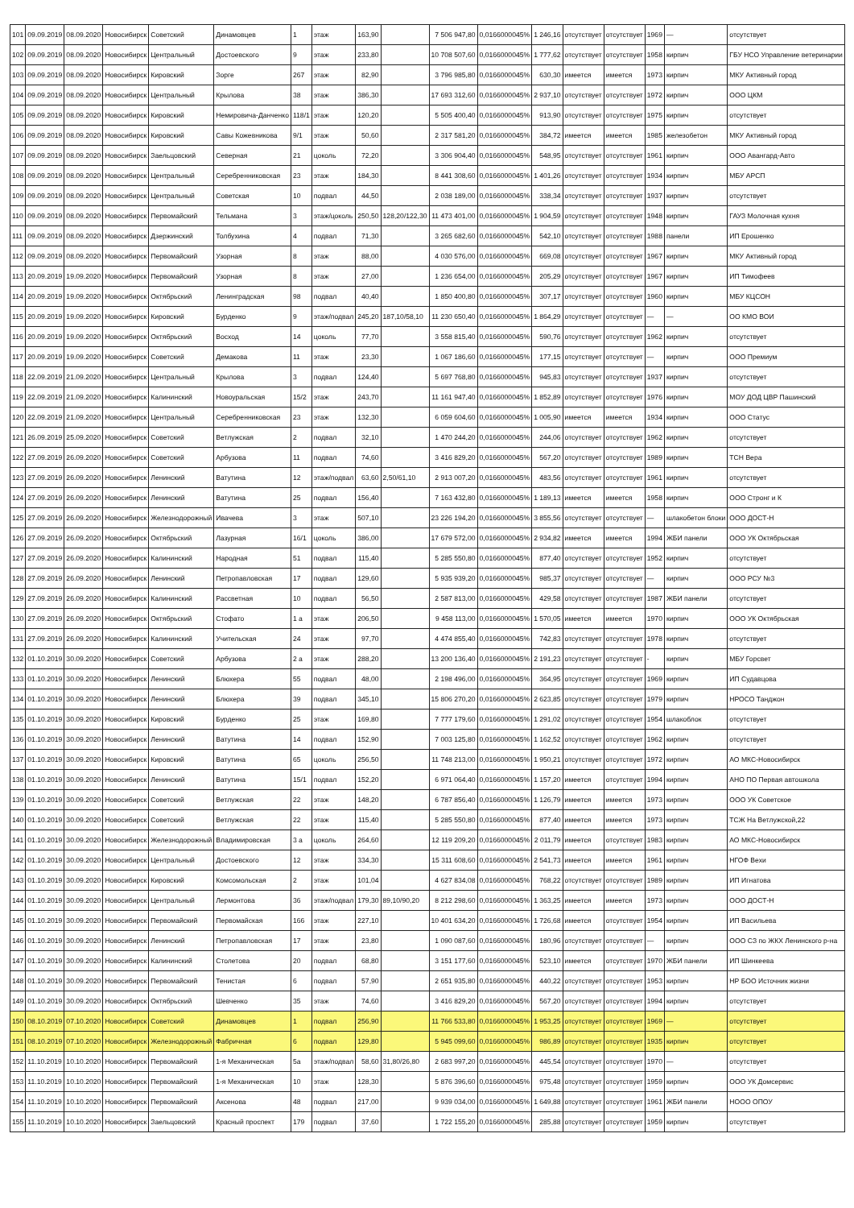| 101 | 09.09.2019 | 08.09.2020 | Новосибирск | Советский | Динамовцев | 1 | этаж | 163,90 | | 7 506 947,80 | 0,0166000045% | 1 246,16 | отсутствует | отсутствует | 1969 | — | отсутствует |
| 102 | 09.09.2019 | 08.09.2020 | Новосибирск | Центральный | Достоевского | 9 | этаж | 233,80 | | 10 708 507,60 | 0,0166000045% | 1 777,62 | отсутствует | отсутствует | 1958 | кирпич | ГБУ НСО Управление ветеринарии |
| 103 | 09.09.2019 | 08.09.2020 | Новосибирск | Кировский | Зорге | 267 | этаж | 82,90 | | 3 796 985,80 | 0,0166000045% | 630,30 | имеется | имеется | 1973 | кирпич | МКУ Активный город |
| 104 | 09.09.2019 | 08.09.2020 | Новосибирск | Центральный | Крылова | 38 | этаж | 386,30 | | 17 693 312,60 | 0,0166000045% | 2 937,10 | отсутствует | отсутствует | 1972 | кирпич | ООО ЦКМ |
| 105 | 09.09.2019 | 08.09.2020 | Новосибирск | Кировский | Немировича-Данченко | 118/1 | этаж | 120,20 | | 5 505 400,40 | 0,0166000045% | 913,90 | отсутствует | отсутствует | 1975 | кирпич | отсутствует |
| 106 | 09.09.2019 | 08.09.2020 | Новосибирск | Кировский | Савы Кожевникова | 9/1 | этаж | 50,60 | | 2 317 581,20 | 0,0166000045% | 384,72 | имеется | имеется | 1985 | железобетон | МКУ Активный город |
| 107 | 09.09.2019 | 08.09.2020 | Новосибирск | Заельцовский | Северная | 21 | цоколь | 72,20 | | 3 306 904,40 | 0,0166000045% | 548,95 | отсутствует | отсутствует | 1961 | кирпич | ООО Авангард-Авто |
| 108 | 09.09.2019 | 08.09.2020 | Новосибирск | Центральный | Серебренниковская | 23 | этаж | 184,30 | | 8 441 308,60 | 0,0166000045% | 1 401,26 | отсутствует | отсутствует | 1934 | кирпич | МБУ АРСП |
| 109 | 09.09.2019 | 08.09.2020 | Новосибирск | Центральный | Советская | 10 | подвал | 44,50 | | 2 038 189,00 | 0,0166000045% | 338,34 | отсутствует | отсутствует | 1937 | кирпич | отсутствует |
| 110 | 09.09.2019 | 08.09.2020 | Новосибирск | Первомайский | Тельмана | 3 | этаж/цоколь | 250,50 | 128,20/122,30 | 11 473 401,00 | 0,0166000045% | 1 904,59 | отсутствует | отсутствует | 1948 | кирпич | ГАУЗ Молочная кухня |
| 111 | 09.09.2019 | 08.09.2020 | Новосибирск | Дзержинский | Толбухина | 4 | подвал | 71,30 | | 3 265 682,60 | 0,0166000045% | 542,10 | отсутствует | отсутствует | 1988 | панели | ИП Ерошенко |
| 112 | 09.09.2019 | 08.09.2020 | Новосибирск | Первомайский | Узорная | 8 | этаж | 88,00 | | 4 030 576,00 | 0,0166000045% | 669,08 | отсутствует | отсутствует | 1967 | кирпич | МКУ Активный город |
| 113 | 20.09.2019 | 19.09.2020 | Новосибирск | Первомайский | Узорная | 8 | этаж | 27,00 | | 1 236 654,00 | 0,0166000045% | 205,29 | отсутствует | отсутствует | 1967 | кирпич | ИП Тимофеев |
| 114 | 20.09.2019 | 19.09.2020 | Новосибирск | Октябрьский | Ленинградская | 98 | подвал | 40,40 | | 1 850 400,80 | 0,0166000045% | 307,17 | отсутствует | отсутствует | 1960 | кирпич | МБУ КЦСОН |
| 115 | 20.09.2019 | 19.09.2020 | Новосибирск | Кировский | Бурденко | 9 | этаж/подвал | 245,20 | 187,10/58,10 | 11 230 650,40 | 0,0166000045% | 1 864,29 | отсутствует | отсутствует | — | — | ОО КМО ВОИ |
| 116 | 20.09.2019 | 19.09.2020 | Новосибирск | Октябрьский | Восход | 14 | цоколь | 77,70 | | 3 558 815,40 | 0,0166000045% | 590,76 | отсутствует | отсутствует | 1962 | кирпич | отсутствует |
| 117 | 20.09.2019 | 19.09.2020 | Новосибирск | Советский | Демакова | 11 | этаж | 23,30 | | 1 067 186,60 | 0,0166000045% | 177,15 | отсутствует | отсутствует | — | кирпич | ООО Премиум |
| 118 | 22.09.2019 | 21.09.2020 | Новосибирск | Центральный | Крылова | 3 | подвал | 124,40 | | 5 697 768,80 | 0,0166000045% | 945,83 | отсутствует | отсутствует | 1937 | кирпич | отсутствует |
| 119 | 22.09.2019 | 21.09.2020 | Новосибирск | Калининский | Новоуральская | 15/2 | этаж | 243,70 | | 11 161 947,40 | 0,0166000045% | 1 852,89 | отсутствует | отсутствует | 1976 | кирпич | МОУ ДОД ЦВР Пашинский |
| 120 | 22.09.2019 | 21.09.2020 | Новосибирск | Центральный | Серебренниковская | 23 | этаж | 132,30 | | 6 059 604,60 | 0,0166000045% | 1 005,90 | имеется | имеется | 1934 | кирпич | ООО Статус |
| 121 | 26.09.2019 | 25.09.2020 | Новосибирск | Советский | Ветлужская | 2 | подвал | 32,10 | | 1 470 244,20 | 0,0166000045% | 244,06 | отсутствует | отсутствует | 1962 | кирпич | отсутствует |
| 122 | 27.09.2019 | 26.09.2020 | Новосибирск | Советский | Арбузова | 11 | подвал | 74,60 | | 3 416 829,20 | 0,0166000045% | 567,20 | отсутствует | отсутствует | 1989 | кирпич | ТСН Вера |
| 123 | 27.09.2019 | 26.09.2020 | Новосибирск | Ленинский | Ватутина | 12 | этаж/подвал | 63,60 | 2,50/61,10 | 2 913 007,20 | 0,0166000045% | 483,56 | отсутствует | отсутствует | 1961 | кирпич | отсутствует |
| 124 | 27.09.2019 | 26.09.2020 | Новосибирск | Ленинский | Ватутина | 25 | подвал | 156,40 | | 7 163 432,80 | 0,0166000045% | 1 189,13 | имеется | имеется | 1958 | кирпич | ООО Стронг и К |
| 125 | 27.09.2019 | 26.09.2020 | Новосибирск | Железнодорожный | Ивачева | 3 | этаж | 507,10 | | 23 226 194,20 | 0,0166000045% | 3 855,56 | отсутствует | отсутствует | — | шлакобетон блоки | ООО ДОСТ-Н |
| 126 | 27.09.2019 | 26.09.2020 | Новосибирск | Октябрьский | Лазурная | 16/1 | цоколь | 386,00 | | 17 679 572,00 | 0,0166000045% | 2 934,82 | имеется | имеется | 1994 | ЖБИ панели | ООО УК Октябрьская |
| 127 | 27.09.2019 | 26.09.2020 | Новосибирск | Калининский | Народная | 51 | подвал | 115,40 | | 5 285 550,80 | 0,0166000045% | 877,40 | отсутствует | отсутствует | 1952 | кирпич | отсутствует |
| 128 | 27.09.2019 | 26.09.2020 | Новосибирск | Ленинский | Петропавловская | 17 | подвал | 129,60 | | 5 935 939,20 | 0,0166000045% | 985,37 | отсутствует | отсутствует | — | кирпич | ООО РСУ №3 |
| 129 | 27.09.2019 | 26.09.2020 | Новосибирск | Калининский | Рассветная | 10 | подвал | 56,50 | | 2 587 813,00 | 0,0166000045% | 429,58 | отсутствует | отсутствует | 1987 | ЖБИ панели | отсутствует |
| 130 | 27.09.2019 | 26.09.2020 | Новосибирск | Октябрьский | Стофато | 1 а | этаж | 206,50 | | 9 458 113,00 | 0,0166000045% | 1 570,05 | имеется | имеется | 1970 | кирпич | ООО УК Октябрьская |
| 131 | 27.09.2019 | 26.09.2020 | Новосибирск | Калининский | Учительская | 24 | этаж | 97,70 | | 4 474 855,40 | 0,0166000045% | 742,83 | отсутствует | отсутствует | 1978 | кирпич | отсутствует |
| 132 | 01.10.2019 | 30.09.2020 | Новосибирск | Советский | Арбузова | 2 а | этаж | 288,20 | | 13 200 136,40 | 0,0166000045% | 2 191,23 | отсутствует | отсутствует | - | кирпич | МБУ Горсвет |
| 133 | 01.10.2019 | 30.09.2020 | Новосибирск | Ленинский | Блюхера | 55 | подвал | 48,00 | | 2 198 496,00 | 0,0166000045% | 364,95 | отсутствует | отсутствует | 1969 | кирпич | ИП Судавцова |
| 134 | 01.10.2019 | 30.09.2020 | Новосибирск | Ленинский | Блюхера | 39 | подвал | 345,10 | | 15 806 270,20 | 0,0166000045% | 2 623,85 | отсутствует | отсутствует | 1979 | кирпич | НРОСО Танджон |
| 135 | 01.10.2019 | 30.09.2020 | Новосибирск | Кировский | Бурденко | 25 | этаж | 169,80 | | 7 777 179,60 | 0,0166000045% | 1 291,02 | отсутствует | отсутствует | 1954 | шлакоблок | отсутствует |
| 136 | 01.10.2019 | 30.09.2020 | Новосибирск | Ленинский | Ватутина | 14 | подвал | 152,90 | | 7 003 125,80 | 0,0166000045% | 1 162,52 | отсутствует | отсутствует | 1962 | кирпич | отсутствует |
| 137 | 01.10.2019 | 30.09.2020 | Новосибирск | Кировский | Ватутина | 65 | цоколь | 256,50 | | 11 748 213,00 | 0,0166000045% | 1 950,21 | отсутствует | отсутствует | 1972 | кирпич | АО МКС-Новосибирск |
| 138 | 01.10.2019 | 30.09.2020 | Новосибирск | Ленинский | Ватутина | 15/1 | подвал | 152,20 | | 6 971 064,40 | 0,0166000045% | 1 157,20 | имеется | отсутствует | 1994 | кирпич | АНО ПО Первая автошкола |
| 139 | 01.10.2019 | 30.09.2020 | Новосибирск | Советский | Ветлужская | 22 | этаж | 148,20 | | 6 787 856,40 | 0,0166000045% | 1 126,79 | имеется | имеется | 1973 | кирпич | ООО УК Советское |
| 140 | 01.10.2019 | 30.09.2020 | Новосибирск | Советский | Ветлужская | 22 | этаж | 115,40 | | 5 285 550,80 | 0,0166000045% | 877,40 | имеется | имеется | 1973 | кирпич | ТСЖ На Ветлужской,22 |
| 141 | 01.10.2019 | 30.09.2020 | Новосибирск | Железнодорожный | Владимировская | 3 а | цоколь | 264,60 | | 12 119 209,20 | 0,0166000045% | 2 011,79 | имеется | отсутствует | 1983 | кирпич | АО МКС-Новосибирск |
| 142 | 01.10.2019 | 30.09.2020 | Новосибирск | Центральный | Достоевского | 12 | этаж | 334,30 | | 15 311 608,60 | 0,0166000045% | 2 541,73 | имеется | имеется | 1961 | кирпич | НГОФ Вехи |
| 143 | 01.10.2019 | 30.09.2020 | Новосибирск | Кировский | Комсомольская | 2 | этаж | 101,04 | | 4 627 834,08 | 0,0166000045% | 768,22 | отсутствует | отсутствует | 1989 | кирпич | ИП Игнатова |
| 144 | 01.10.2019 | 30.09.2020 | Новосибирск | Центральный | Лермонтова | 36 | этаж/подвал | 179,30 | 89,10/90,20 | 8 212 298,60 | 0,0166000045% | 1 363,25 | имеется | имеется | 1973 | кирпич | ООО ДОСТ-Н |
| 145 | 01.10.2019 | 30.09.2020 | Новосибирск | Первомайский | Первомайская | 166 | этаж | 227,10 | | 10 401 634,20 | 0,0166000045% | 1 726,68 | имеется | отсутствует | 1954 | кирпич | ИП Васильева |
| 146 | 01.10.2019 | 30.09.2020 | Новосибирск | Ленинский | Петропавловская | 17 | этаж | 23,80 | | 1 090 087,60 | 0,0166000045% | 180,96 | отсутствует | отсутствует | — | кирпич | ООО СЗ по ЖКХ Ленинского р-на |
| 147 | 01.10.2019 | 30.09.2020 | Новосибирск | Калининский | Столетова | 20 | подвал | 68,80 | | 3 151 177,60 | 0,0166000045% | 523,10 | имеется | отсутствует | 1970 | ЖБИ панели | ИП Шинкеева |
| 148 | 01.10.2019 | 30.09.2020 | Новосибирск | Первомайский | Тенистая | 6 | подвал | 57,90 | | 2 651 935,80 | 0,0166000045% | 440,22 | отсутствует | отсутствует | 1953 | кирпич | НР БОО Источник жизни |
| 149 | 01.10.2019 | 30.09.2020 | Новосибирск | Октябрьский | Шевченко | 35 | этаж | 74,60 | | 3 416 829,20 | 0,0166000045% | 567,20 | отсутствует | отсутствует | 1994 | кирпич | отсутствует |
| 150 | 08.10.2019 | 07.10.2020 | Новосибирск | Советский | Динамовцев | 1 | подвал | 256,90 | | 11 766 533,80 | 0,0166000045% | 1 953,25 | отсутствует | отсутствует | 1969 | — | отсутствует |
| 151 | 08.10.2019 | 07.10.2020 | Новосибирск | Железнодорожный | Фабричная | 6 | подвал | 129,80 | | 5 945 099,60 | 0,0166000045% | 986,89 | отсутствует | отсутствует | 1935 | кирпич | отсутствует |
| 152 | 11.10.2019 | 10.10.2020 | Новосибирск | Первомайский | 1-я Механическая | 5а | этаж/подвал | 58,60 | 31,80/26,80 | 2 683 997,20 | 0,0166000045% | 445,54 | отсутствует | отсутствует | 1970 | — | отсутствует |
| 153 | 11.10.2019 | 10.10.2020 | Новосибирск | Первомайский | 1-я Механическая | 10 | этаж | 128,30 | | 5 876 396,60 | 0,0166000045% | 975,48 | отсутствует | отсутствует | 1959 | кирпич | ООО УК Домсервис |
| 154 | 11.10.2019 | 10.10.2020 | Новосибирск | Первомайский | Аксенова | 48 | подвал | 217,00 | | 9 939 034,00 | 0,0166000045% | 1 649,88 | отсутствует | отсутствует | 1961 | ЖБИ панели | НООО ОПОУ |
| 155 | 11.10.2019 | 10.10.2020 | Новосибирск | Заельцовский | Красный проспект | 179 | подвал | 37,60 | | 1 722 155,20 | 0,0166000045% | 285,88 | отсутствует | отсутствует | 1959 | кирпич | отсутствует |